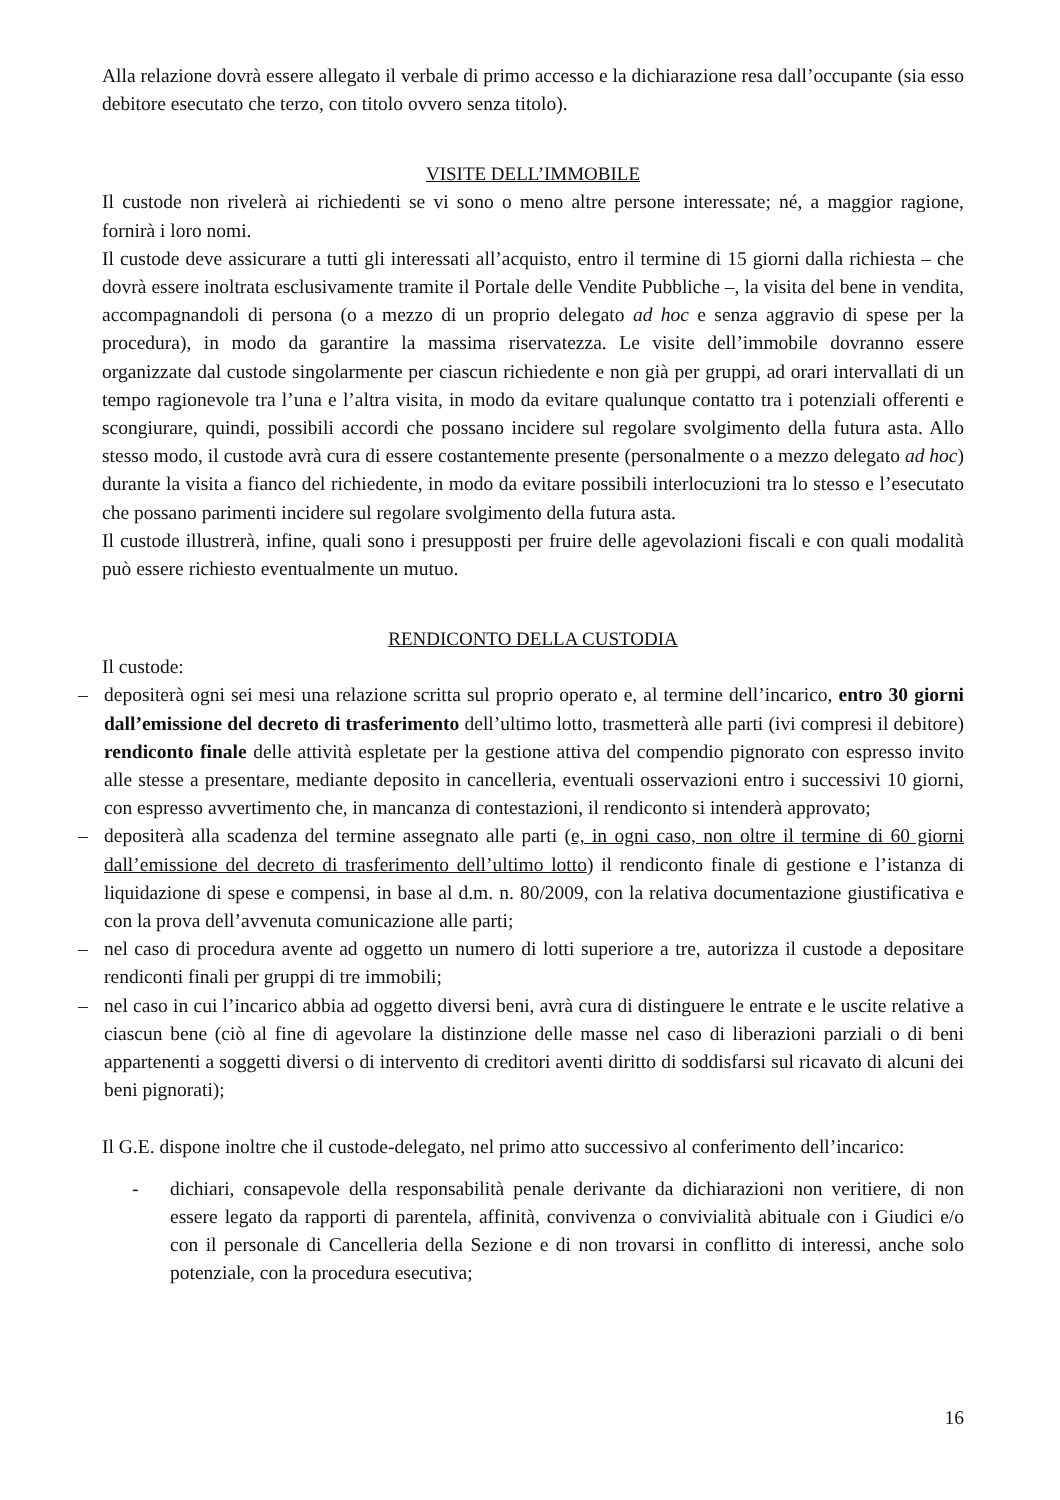Alla relazione dovrà essere allegato il verbale di primo accesso e la dichiarazione resa dall’occupante (sia esso debitore esecutato che terzo, con titolo ovvero senza titolo).
VISITE DELL’IMMOBILE
Il custode non rivelerà ai richiedenti se vi sono o meno altre persone interessate; né, a maggior ragione, fornirà i loro nomi.
Il custode deve assicurare a tutti gli interessati all’acquisto, entro il termine di 15 giorni dalla richiesta – che dovrà essere inoltrata esclusivamente tramite il Portale delle Vendite Pubbliche –, la visita del bene in vendita, accompagnandoli di persona (o a mezzo di un proprio delegato ad hoc e senza aggravio di spese per la procedura), in modo da garantire la massima riservatezza. Le visite dell’immobile dovranno essere organizzate dal custode singolarmente per ciascun richiedente e non già per gruppi, ad orari intervallati di un tempo ragionevole tra l’una e l’altra visita, in modo da evitare qualunque contatto tra i potenziali offerenti e scongiurare, quindi, possibili accordi che possano incidere sul regolare svolgimento della futura asta. Allo stesso modo, il custode avrà cura di essere costantemente presente (personalmente o a mezzo delegato ad hoc) durante la visita a fianco del richiedente, in modo da evitare possibili interlocuzioni tra lo stesso e l’esecutato che possano parimenti incidere sul regolare svolgimento della futura asta.
Il custode illustrerà, infine, quali sono i presupposti per fruire delle agevolazioni fiscali e con quali modalità può essere richiesto eventualmente un mutuo.
RENDICONTO DELLA CUSTODIA
Il custode:
– depositerà ogni sei mesi una relazione scritta sul proprio operato e, al termine dell’incarico, entro 30 giorni dall’emissione del decreto di trasferimento dell’ultimo lotto, trasmetterà alle parti (ivi compresi il debitore) rendiconto finale delle attività espletate per la gestione attiva del compendio pignorato con espresso invito alle stesse a presentare, mediante deposito in cancelleria, eventuali osservazioni entro i successivi 10 giorni, con espresso avvertimento che, in mancanza di contestazioni, il rendiconto si intenderà approvato;
– depositerà alla scadenza del termine assegnato alle parti (e, in ogni caso, non oltre il termine di 60 giorni dall’emissione del decreto di trasferimento dell’ultimo lotto) il rendiconto finale di gestione e l’istanza di liquidazione di spese e compensi, in base al d.m. n. 80/2009, con la relativa documentazione giustificativa e con la prova dell’avvenuta comunicazione alle parti;
– nel caso di procedura avente ad oggetto un numero di lotti superiore a tre, autorizza il custode a depositare rendiconti finali per gruppi di tre immobili;
– nel caso in cui l’incarico abbia ad oggetto diversi beni, avrà cura di distinguere le entrate e le uscite relative a ciascun bene (ciò al fine di agevolare la distinzione delle masse nel caso di liberazioni parziali o di beni appartenenti a soggetti diversi o di intervento di creditori aventi diritto di soddisfarsi sul ricavato di alcuni dei beni pignorati);
Il G.E. dispone inoltre che il custode-delegato, nel primo atto successivo al conferimento dell’incarico:
- dichiari, consapevole della responsabilità penale derivante da dichiarazioni non veritiere, di non essere legato da rapporti di parentela, affinità, convivenza o convivialità abituale con i Giudici e/o con il personale di Cancelleria della Sezione e di non trovarsi in conflitto di interessi, anche solo potenziale, con la procedura esecutiva;
16